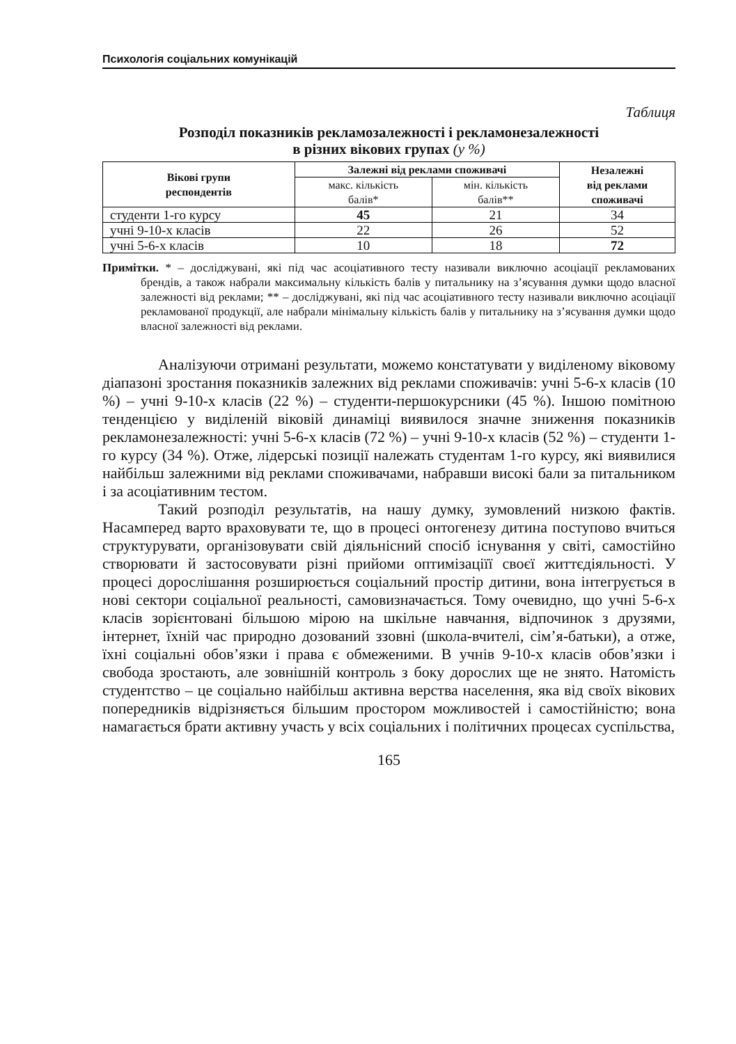Психологія соціальних комунікацій
Таблиця
Розподіл показників рекламозалежності і рекламонезалежності
в різних вікових групах (у %)
| Вікові групи респондентів | Залежні від реклами споживачі | | Незалежні від реклами споживачі |
| --- | --- | --- | --- |
| | макс. кількість балів* | мін. кількість балів** | |
| студенти 1-го курсу | 45 | 21 | 34 |
| учні 9-10-х класів | 22 | 26 | 52 |
| учні 5-6-х класів | 10 | 18 | 72 |
Примітки. * – досліджувані, які під час асоціативного тесту називали виключно асоціації рекламованих брендів, а також набрали максимальну кількість балів у питальнику на з’ясування думки щодо власної залежності від реклами; ** – досліджувані, які під час асоціативного тесту називали виключно асоціації рекламованої продукції, але набрали мінімальну кількість балів у питальнику на з’ясування думки щодо власної залежності від реклами.
Аналізуючи отримані результати, можемо констатувати у виділеному віковому діапазоні зростання показників залежних від реклами споживачів: учні 5-6-х класів (10 %) – учні 9-10-х класів (22 %) – студенти-першокурсники (45 %). Іншою помітною тенденцією у виділеній віковій динаміці виявилося значне зниження показників рекламонезалежності: учні 5-6-х класів (72 %) – учні 9-10-х класів (52 %) – студенти 1-го курсу (34 %). Отже, лідерські позиції належать студентам 1-го курсу, які виявилися найбільш залежними від реклами споживачами, набравши високі бали за питальником і за асоціативним тестом.
Такий розподіл результатів, на нашу думку, зумовлений низкою фактів. Насамперед варто враховувати те, що в процесі онтогенезу дитина поступово вчиться структурувати, організовувати свій діяльнісний спосіб існування у світі, самостійно створювати й застосовувати різні прийоми оптимізаціїї своєї життєдіяльності. У процесі дорослішання розширюється соціальний простір дитини, вона інтегрується в нові сектори соціальної реальності, самовизначається. Тому очевидно, що учні 5-6-х класів зорієнтовані більшою мірою на шкільне навчання, відпочинок з друзями, інтернет, їхній час природно дозований ззовні (школа-вчителі, сім’я-батьки), а отже, їхні соціальні обов’язки і права є обмеженими. В учнів 9-10-х класів обов’язки і свобода зростають, але зовнішній контроль з боку дорослих ще не знято. Натомість студентство – це соціально найбільш активна верства населення, яка від своїх вікових попередників відрізняється більшим простором можливостей і самостійністю; вона намагається брати активну участь у всіх соціальних і політичних процесах суспільства,
165